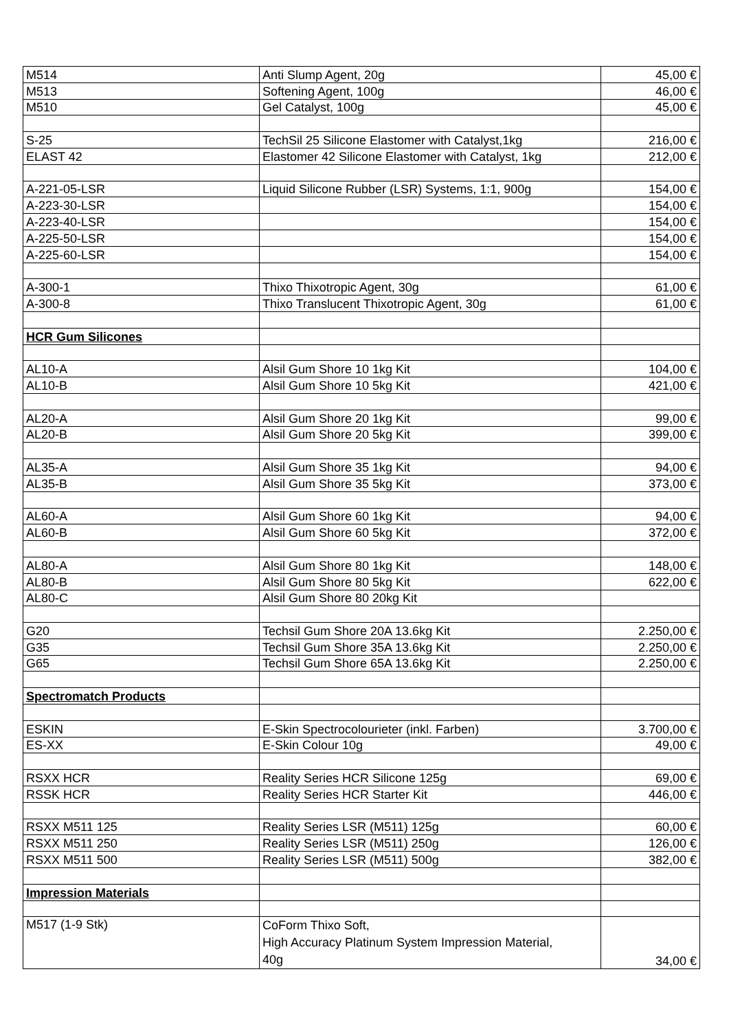| M514 | Anti Slump Agent, 20g | 45,00 € |
| M513 | Softening Agent, 100g | 46,00 € |
| M510 | Gel Catalyst, 100g | 45,00 € |
| S-25 | TechSil 25 Silicone Elastomer with Catalyst,1kg | 216,00 € |
| ELAST 42 | Elastomer 42 Silicone Elastomer with Catalyst, 1kg | 212,00 € |
| A-221-05-LSR | Liquid Silicone Rubber (LSR) Systems, 1:1, 900g | 154,00 € |
| A-223-30-LSR | | 154,00 € |
| A-223-40-LSR | | 154,00 € |
| A-225-50-LSR | | 154,00 € |
| A-225-60-LSR | | 154,00 € |
| A-300-1 | Thixo Thixotropic Agent, 30g | 61,00 € |
| A-300-8 | Thixo Translucent Thixotropic Agent, 30g | 61,00 € |
| HCR Gum Silicones | | |
| AL10-A | Alsil Gum Shore 10 1kg Kit | 104,00 € |
| AL10-B | Alsil Gum Shore 10 5kg Kit | 421,00 € |
| AL20-A | Alsil Gum Shore 20 1kg Kit | 99,00 € |
| AL20-B | Alsil Gum Shore 20 5kg Kit | 399,00 € |
| AL35-A | Alsil Gum Shore 35 1kg Kit | 94,00 € |
| AL35-B | Alsil Gum Shore 35 5kg Kit | 373,00 € |
| AL60-A | Alsil Gum Shore 60 1kg Kit | 94,00 € |
| AL60-B | Alsil Gum Shore 60 5kg Kit | 372,00 € |
| AL80-A | Alsil Gum Shore 80 1kg Kit | 148,00 € |
| AL80-B | Alsil Gum Shore 80 5kg Kit | 622,00 € |
| AL80-C | Alsil Gum Shore 80 20kg Kit | |
| G20 | Techsil Gum Shore 20A 13.6kg Kit | 2.250,00 € |
| G35 | Techsil Gum Shore 35A 13.6kg Kit | 2.250,00 € |
| G65 | Techsil Gum Shore 65A 13.6kg Kit | 2.250,00 € |
| Spectromatch Products | | |
| ESKIN | E-Skin Spectrocolourieter (inkl. Farben) | 3.700,00 € |
| ES-XX | E-Skin Colour 10g | 49,00 € |
| RSXX HCR | Reality Series HCR Silicone 125g | 69,00 € |
| RSSK HCR | Reality Series HCR Starter Kit | 446,00 € |
| RSXX M511 125 | Reality Series LSR (M511) 125g | 60,00 € |
| RSXX M511 250 | Reality Series LSR (M511) 250g | 126,00 € |
| RSXX M511 500 | Reality Series LSR (M511) 500g | 382,00 € |
| Impression Materials | | |
| M517 (1-9 Stk) | CoForm Thixo Soft, High Accuracy Platinum System Impression Material, 40g | 34,00 € |